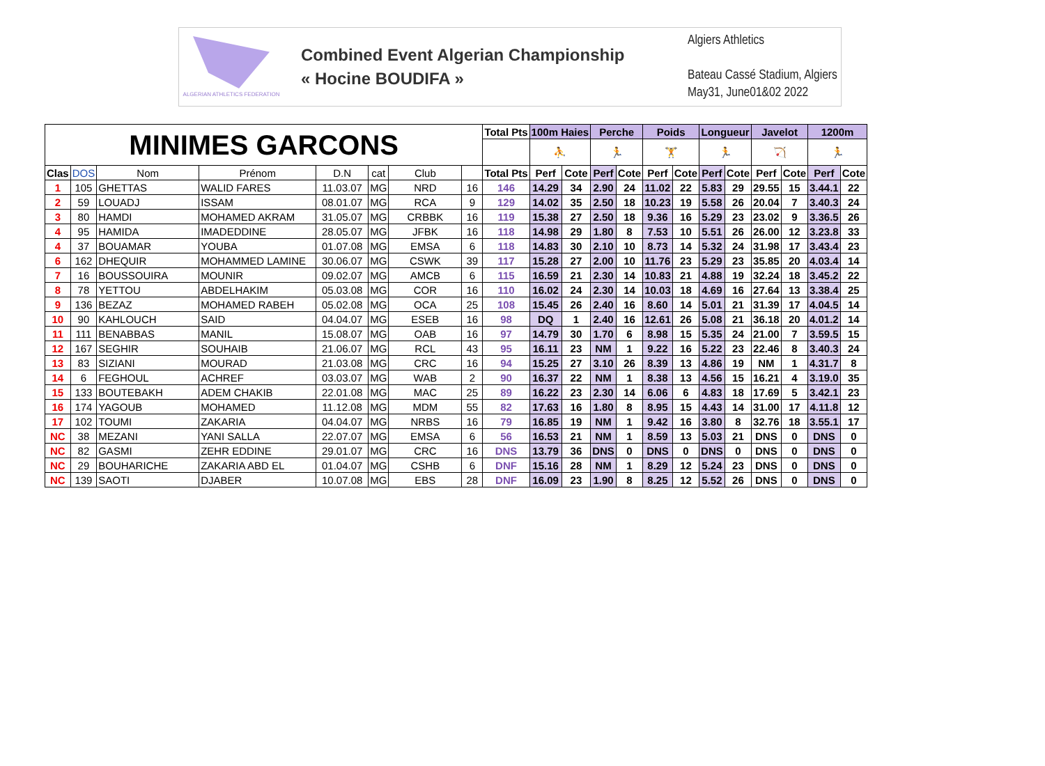ALGERIAN ATHLETICS FEDERATION
Combined Event Algerian Championship
« Hocine BOUDIFA »
Algiers Athletics
Bateau Cassé Stadium, Algiers
May31, June01&02 2022
| MINIMES GARCONS | | | | | | | | Total Pts | 100m Haies | | Perche | | Poids | | Longueur | | Javelot | | 1200m | |
| --- | --- | --- | --- | --- | --- | --- | --- | --- | --- | --- | --- | --- | --- | --- | --- | --- | --- | --- | --- | --- |
| | | | | | | | | | ⛹ | | 🏃 | | 🏋 | | 🏃 | | 🏹 | | 🏃 | |
| Clas | DOS | Nom | Prénom | D.N | cat | Club | | Total Pts | Perf | Cote | Perf | Cote | Perf | Cote | Perf | Cote | Perf | Cote | Perf | Cote |
| 1 | 105 | GHETTAS | WALID FARES | 11.03.07 | MG | NRD | 16 | 146 | 14.29 | 34 | 2.90 | 24 | 11.02 | 22 | 5.83 | 29 | 29.55 | 15 | 3.44.1 | 22 |
| 2 | 59 | LOUADJ | ISSAM | 08.01.07 | MG | RCA | 9 | 129 | 14.02 | 35 | 2.50 | 18 | 10.23 | 19 | 5.58 | 26 | 20.04 | 7 | 3.40.3 | 24 |
| 3 | 80 | HAMDI | MOHAMED AKRAM | 31.05.07 | MG | CRBBK | 16 | 119 | 15.38 | 27 | 2.50 | 18 | 9.36 | 16 | 5.29 | 23 | 23.02 | 9 | 3.36.5 | 26 |
| 4 | 95 | HAMIDA | IMADEDDINE | 28.05.07 | MG | JFBK | 16 | 118 | 14.98 | 29 | 1.80 | 8 | 7.53 | 10 | 5.51 | 26 | 26.00 | 12 | 3.23.8 | 33 |
| 4 | 37 | BOUAMAR | YOUBA | 01.07.08 | MG | EMSA | 6 | 118 | 14.83 | 30 | 2.10 | 10 | 8.73 | 14 | 5.32 | 24 | 31.98 | 17 | 3.43.4 | 23 |
| 6 | 162 | DHEQUIR | MOHAMMED LAMINE | 30.06.07 | MG | CSWK | 39 | 117 | 15.28 | 27 | 2.00 | 10 | 11.76 | 23 | 5.29 | 23 | 35.85 | 20 | 4.03.4 | 14 |
| 7 | 16 | BOUSSOUIRA | MOUNIR | 09.02.07 | MG | AMCB | 6 | 115 | 16.59 | 21 | 2.30 | 14 | 10.83 | 21 | 4.88 | 19 | 32.24 | 18 | 3.45.2 | 22 |
| 8 | 78 | YETTOU | ABDELHAKIM | 05.03.08 | MG | COR | 16 | 110 | 16.02 | 24 | 2.30 | 14 | 10.03 | 18 | 4.69 | 16 | 27.64 | 13 | 3.38.4 | 25 |
| 9 | 136 | BEZAZ | MOHAMED RABEH | 05.02.08 | MG | OCA | 25 | 108 | 15.45 | 26 | 2.40 | 16 | 8.60 | 14 | 5.01 | 21 | 31.39 | 17 | 4.04.5 | 14 |
| 10 | 90 | KAHLOUCH | SAID | 04.04.07 | MG | ESEB | 16 | 98 | DQ | 1 | 2.40 | 16 | 12.61 | 26 | 5.08 | 21 | 36.18 | 20 | 4.01.2 | 14 |
| 11 | 111 | BENABBAS | MANIL | 15.08.07 | MG | OAB | 16 | 97 | 14.79 | 30 | 1.70 | 6 | 8.98 | 15 | 5.35 | 24 | 21.00 | 7 | 3.59.5 | 15 |
| 12 | 167 | SEGHIR | SOUHAIB | 21.06.07 | MG | RCL | 43 | 95 | 16.11 | 23 | NM | 1 | 9.22 | 16 | 5.22 | 23 | 22.46 | 8 | 3.40.3 | 24 |
| 13 | 83 | SIZIANI | MOURAD | 21.03.08 | MG | CRC | 16 | 94 | 15.25 | 27 | 3.10 | 26 | 8.39 | 13 | 4.86 | 19 | NM | 1 | 4.31.7 | 8 |
| 14 | 6 | FEGHOUL | ACHREF | 03.03.07 | MG | WAB | 2 | 90 | 16.37 | 22 | NM | 1 | 8.38 | 13 | 4.56 | 15 | 16.21 | 4 | 3.19.0 | 35 |
| 15 | 133 | BOUTEBAKH | ADEM CHAKIB | 22.01.08 | MG | MAC | 25 | 89 | 16.22 | 23 | 2.30 | 14 | 6.06 | 6 | 4.83 | 18 | 17.69 | 5 | 3.42.1 | 23 |
| 16 | 174 | YAGOUB | MOHAMED | 11.12.08 | MG | MDM | 55 | 82 | 17.63 | 16 | 1.80 | 8 | 8.95 | 15 | 4.43 | 14 | 31.00 | 17 | 4.11.8 | 12 |
| 17 | 102 | TOUMI | ZAKARIA | 04.04.07 | MG | NRBS | 16 | 79 | 16.85 | 19 | NM | 1 | 9.42 | 16 | 3.80 | 8 | 32.76 | 18 | 3.55.1 | 17 |
| NC | 38 | MEZANI | YANI SALLA | 22.07.07 | MG | EMSA | 6 | 56 | 16.53 | 21 | NM | 1 | 8.59 | 13 | 5.03 | 21 | DNS | 0 | DNS | 0 |
| NC | 82 | GASMI | ZEHR EDDINE | 29.01.07 | MG | CRC | 16 | DNS | 13.79 | 36 | DNS | 0 | DNS | 0 | DNS | 0 | DNS | 0 | DNS | 0 |
| NC | 29 | BOUHARICHE | ZAKARIA ABD EL | 01.04.07 | MG | CSHB | 6 | DNF | 15.16 | 28 | NM | 1 | 8.29 | 12 | 5.24 | 23 | DNS | 0 | DNS | 0 |
| NC | 139 | SAOTI | DJABER | 10.07.08 | MG | EBS | 28 | DNF | 16.09 | 23 | 1.90 | 8 | 8.25 | 12 | 5.52 | 26 | DNS | 0 | DNS | 0 |